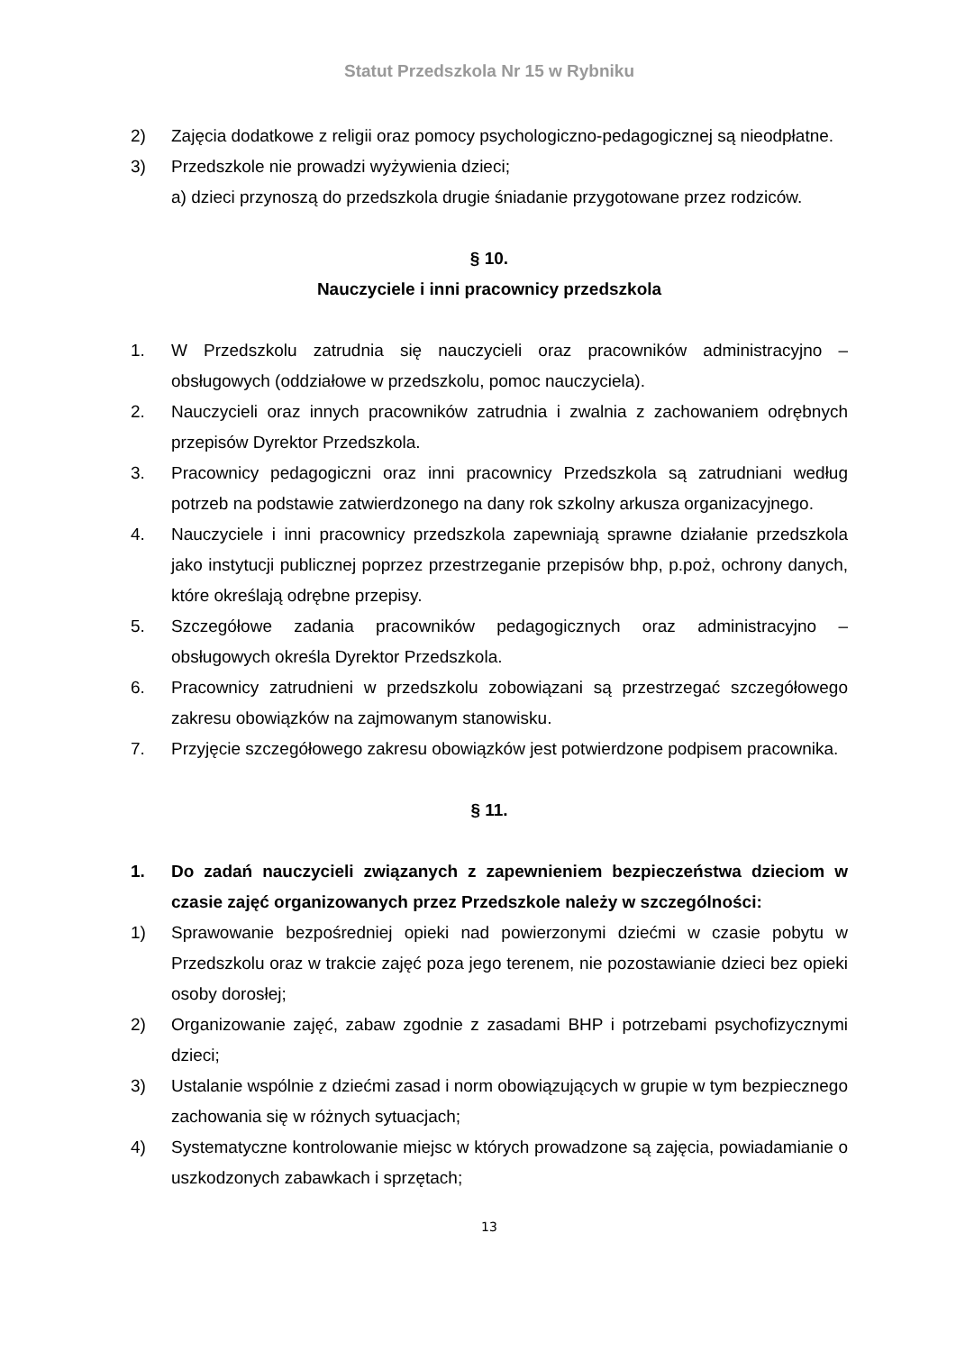Statut Przedszkola Nr 15 w Rybniku
2) Zajęcia dodatkowe z religii oraz pomocy psychologiczno-pedagogicznej są nieodpłatne.
3) Przedszkole nie prowadzi wyżywienia dzieci;
a) dzieci przynoszą do przedszkola drugie śniadanie przygotowane przez rodziców.
§ 10.
Nauczyciele i inni pracownicy przedszkola
1. W Przedszkolu zatrudnia się nauczycieli oraz pracowników administracyjno – obsługowych (oddziałowe w przedszkolu, pomoc nauczyciela).
2. Nauczycieli oraz innych pracowników zatrudnia i zwalnia z zachowaniem odrębnych przepisów Dyrektor Przedszkola.
3. Pracownicy pedagogiczni oraz inni pracownicy Przedszkola są zatrudniani według potrzeb na podstawie zatwierdzonego na dany rok szkolny arkusza organizacyjnego.
4. Nauczyciele i inni pracownicy przedszkola zapewniają sprawne działanie przedszkola jako instytucji publicznej poprzez przestrzeganie przepisów bhp, p.poż, ochrony danych, które określają odrębne przepisy.
5. Szczegółowe zadania pracowników pedagogicznych oraz administracyjno – obsługowych określa Dyrektor Przedszkola.
6. Pracownicy zatrudnieni w przedszkolu zobowiązani są przestrzegać szczegółowego zakresu obowiązków na zajmowanym stanowisku.
7. Przyjęcie szczegółowego zakresu obowiązków jest potwierdzone podpisem pracownika.
§ 11.
1. Do zadań nauczycieli związanych z zapewnieniem bezpieczeństwa dzieciom w czasie zajęć organizowanych przez Przedszkole należy w szczególności:
1) Sprawowanie bezpośredniej opieki nad powierzonymi dziećmi w czasie pobytu w Przedszkolu oraz w trakcie zajęć poza jego terenem, nie pozostawianie dzieci bez opieki osoby dorosłej;
2) Organizowanie zajęć, zabaw zgodnie z zasadami BHP i potrzebami psychofizycznymi dzieci;
3) Ustalanie wspólnie z dziećmi zasad i norm obowiązujących w grupie w tym bezpiecznego zachowania się w różnych sytuacjach;
4) Systematyczne kontrolowanie miejsc w których prowadzone są zajęcia, powiadamianie o uszkodzonych zabawkach i sprzętach;
13